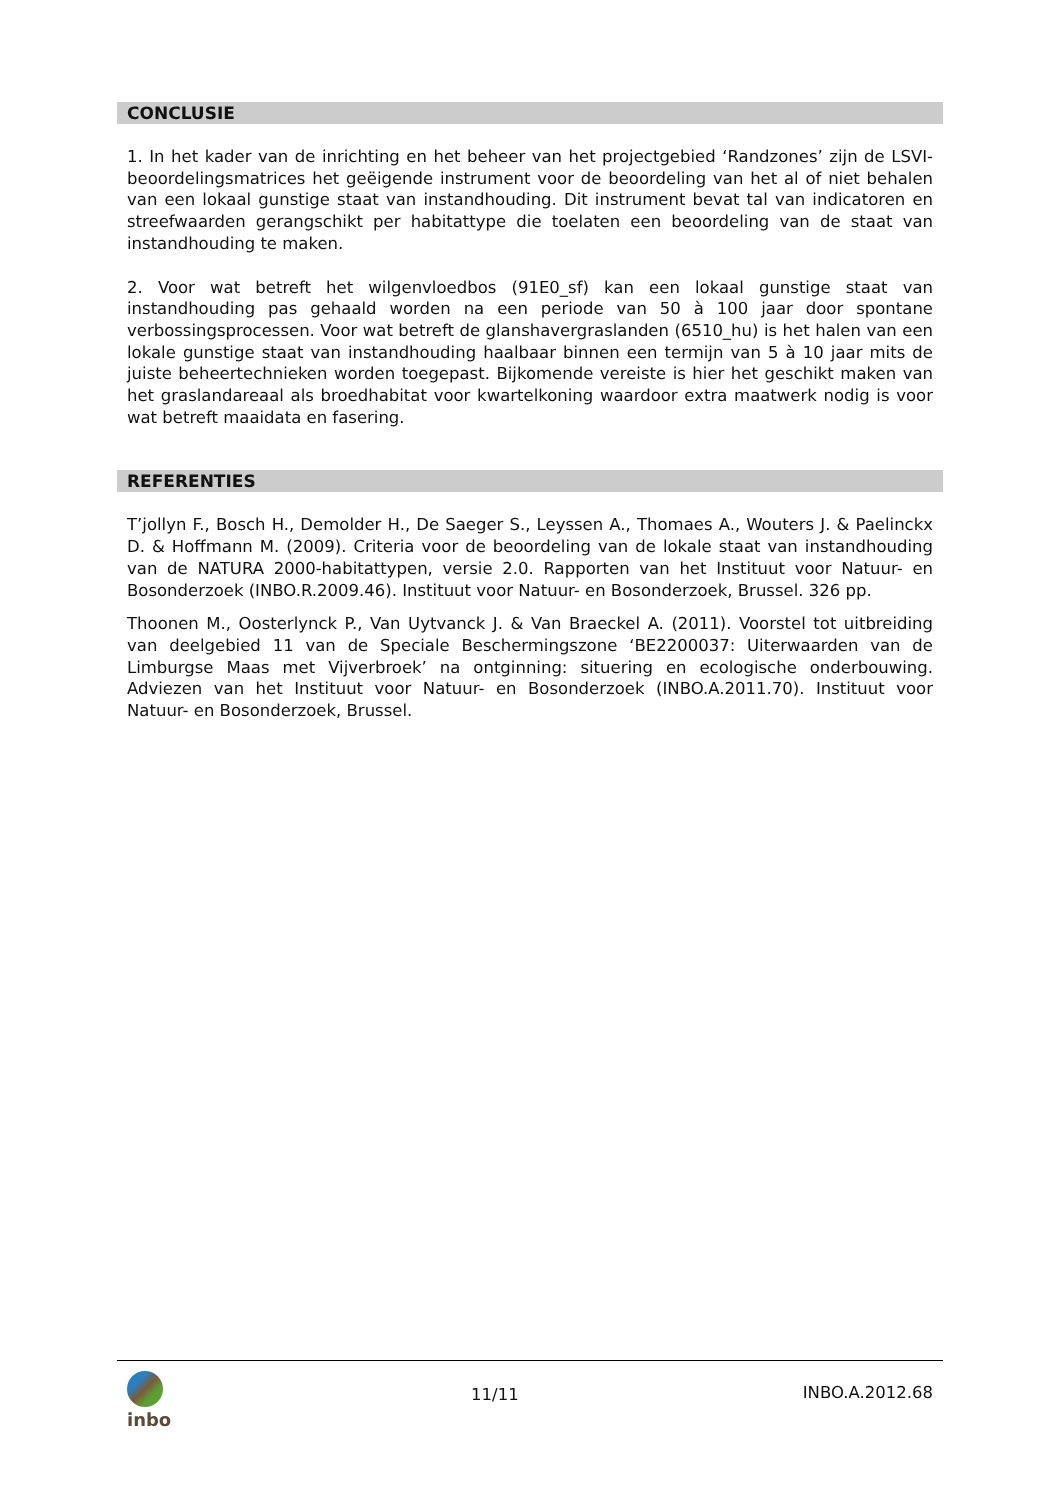CONCLUSIE
1. In het kader van de inrichting en het beheer van het projectgebied ‘Randzones’ zijn de LSVI-beoordelingsmatrices het geëigende instrument voor de beoordeling van het al of niet behalen van een lokaal gunstige staat van instandhouding. Dit instrument bevat tal van indicatoren en streefwaarden gerangschikt per habitattype die toelaten een beoordeling van de staat van instandhouding te maken.
2. Voor wat betreft het wilgenvloedbos (91E0_sf) kan een lokaal gunstige staat van instandhouding pas gehaald worden na een periode van 50 à 100 jaar door spontane verbossingsprocessen. Voor wat betreft de glanshavergraslanden (6510_hu) is het halen van een lokale gunstige staat van instandhouding haalbaar binnen een termijn van 5 à 10 jaar mits de juiste beheertechnieken worden toegepast. Bijkomende vereiste is hier het geschikt maken van het graslandareaal als broedhabitat voor kwartelkoning waardoor extra maatwerk nodig is voor wat betreft maaidata en fasering.
REFERENTIES
T’jollyn F., Bosch H., Demolder H., De Saeger S., Leyssen A., Thomaes A., Wouters J. & Paelinckx D. & Hoffmann M. (2009). Criteria voor de beoordeling van de lokale staat van instandhouding van de NATURA 2000-habitattypen, versie 2.0. Rapporten van het Instituut voor Natuur- en Bosonderzoek (INBO.R.2009.46). Instituut voor Natuur- en Bosonderzoek, Brussel. 326 pp.
Thoonen M., Oosterlynck P., Van Uytvanck J. & Van Braeckel A. (2011). Voorstel tot uitbreiding van deelgebied 11 van de Speciale Beschermingszone ‘BE2200037: Uiterwaarden van de Limburgse Maas met Vijverbroek’ na ontginning: situering en ecologische onderbouwing. Adviezen van het Instituut voor Natuur- en Bosonderzoek (INBO.A.2011.70). Instituut voor Natuur- en Bosonderzoek, Brussel.
inbo
11/11 INBO.A.2012.68